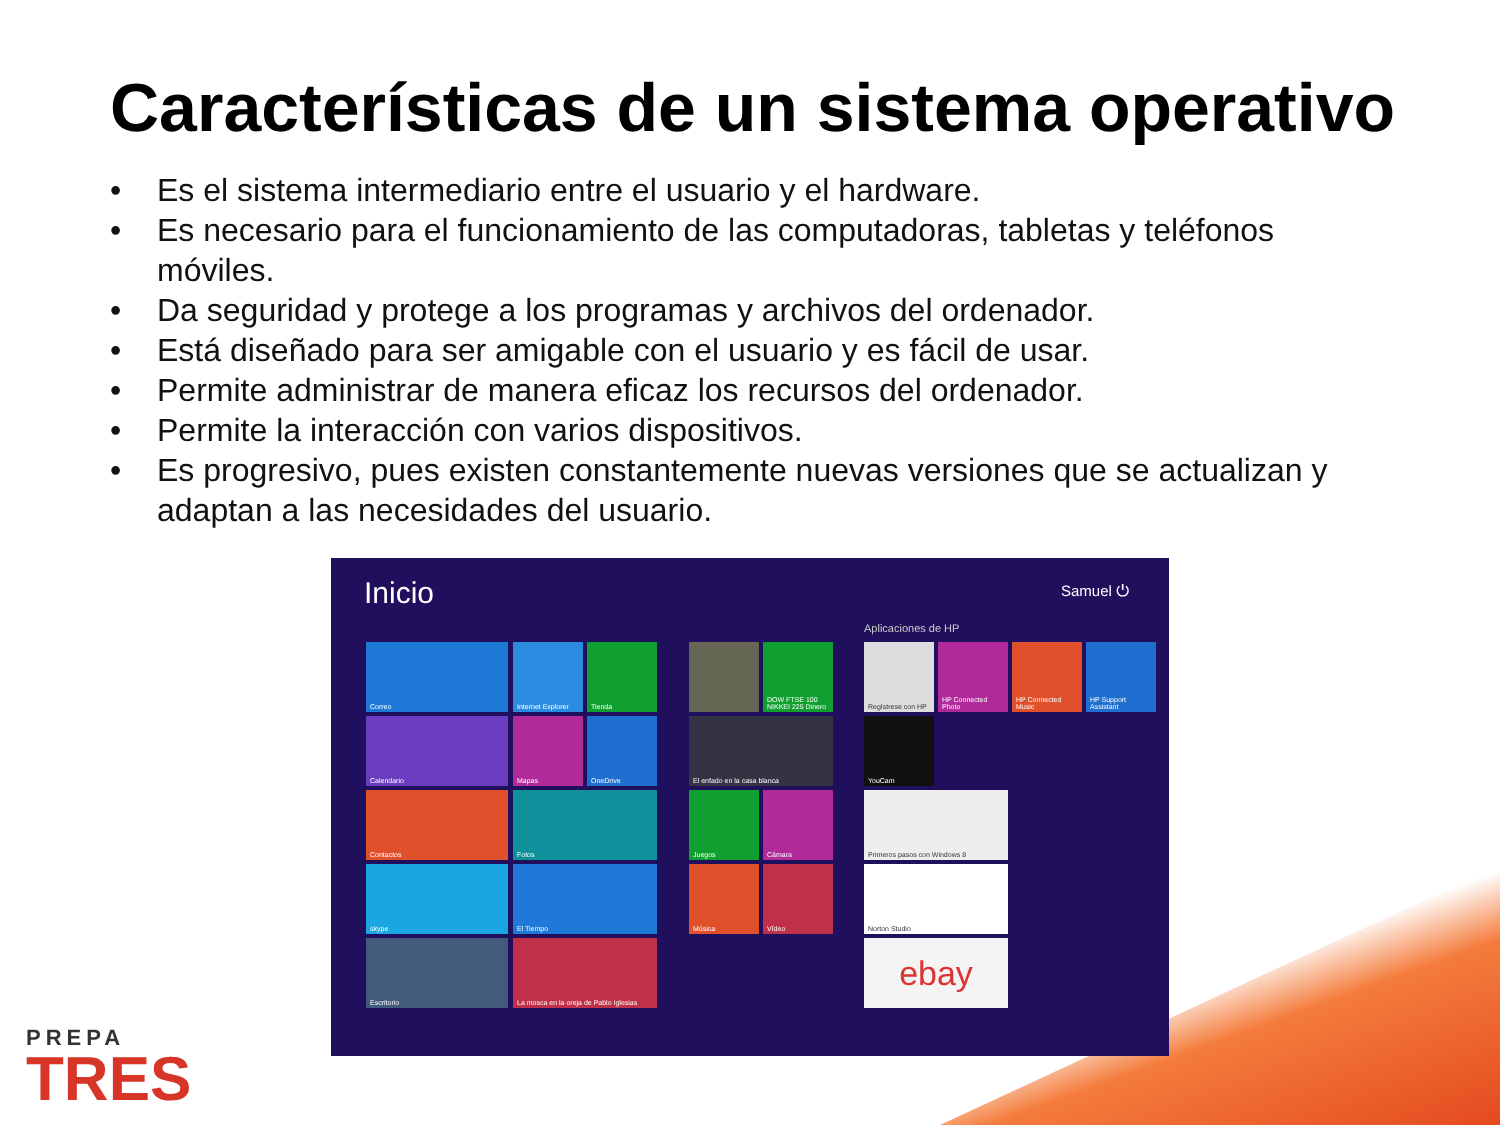Características de un sistema operativo
• Es el sistema intermediario entre el usuario y el hardware.
• Es necesario para el funcionamiento de las computadoras, tabletas y teléfonos móviles.
• Da seguridad y protege a los programas y archivos del ordenador.
• Está diseñado para ser amigable con el usuario y es fácil de usar.
• Permite administrar de manera eficaz los recursos del ordenador.
• Permite la interacción con varios dispositivos.
• Es progresivo, pues existen constantemente nuevas versiones que se actualizan y adaptan a las necesidades del usuario.
Inicio Samuel ⏻
Aplicaciones de HP
Correo
Internet Explorer
Tienda
Calendario Mapas OneDrive
Contactos Fotos
skype El Tiempo
Escritorio
La mosca en la oreja de Pablo Iglesias
DOW FTSE 100 NIKKEI 225 Dinero
El enfado en la casa blanca
Juegos Cámara
Música Vídeo
Regístrese con HP
HP Connected Photo
HP Connected Music
HP Support Assistant
YouCam
Primeros pasos con Windows 8
Norton Studio
ebay
PREPA
TRES